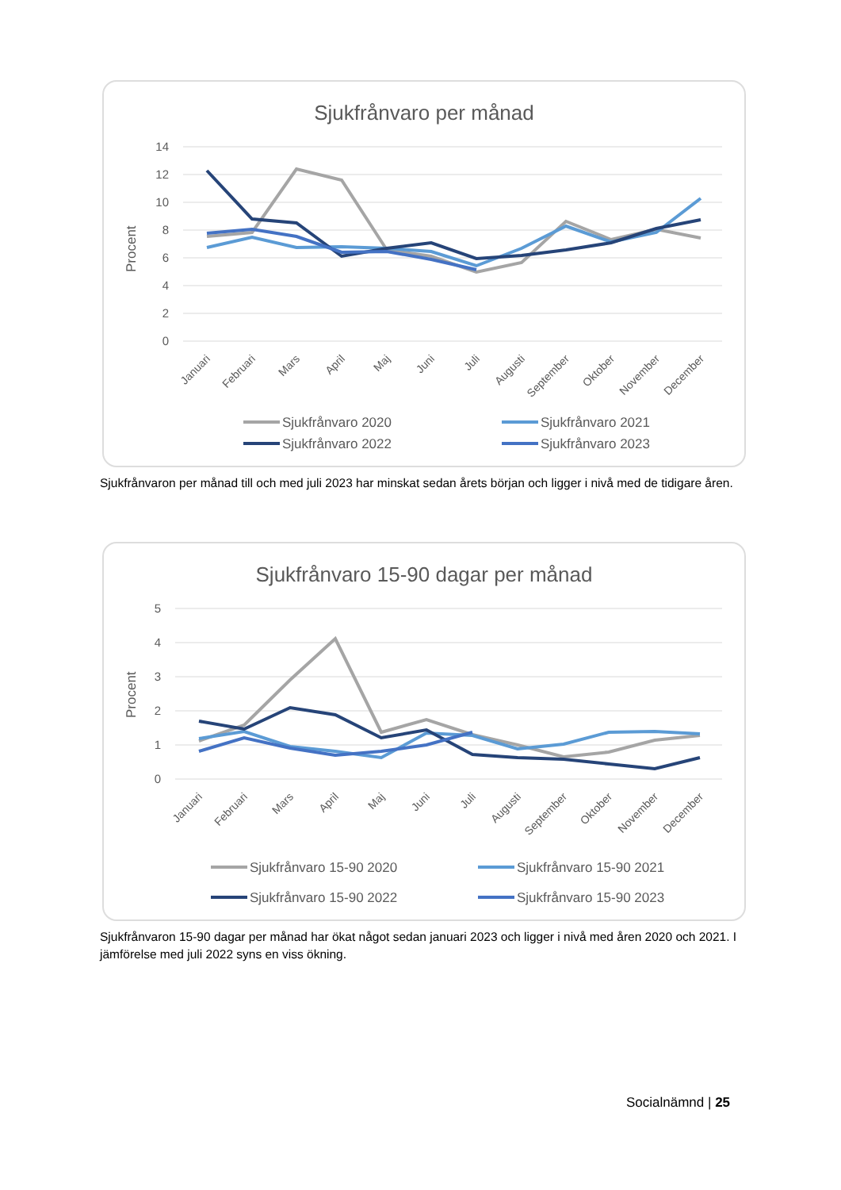Sjukfrånvaro per månad
Procent
14
12
10
8
6
4
2
0
Januari
Februari
Mars
April
Maj
Juni
Juli
Augusti
September
Oktober
November
December
Sjukfrånvaro 2020
Sjukfrånvaro 2021
Sjukfrånvaro 2022
Sjukfrånvaro 2023
Sjukfrånvaron per månad till och med juli 2023 har minskat sedan årets början och ligger i nivå med de tidigare åren.
Sjukfrånvaro 15-90 dagar per månad
Procent
5
4
3
2
1
0
Januari
Februari
Mars
April
Maj
Juni
Juli
Augusti
September
Oktober
November
December
Sjukfrånvaro 15-90 2020
Sjukfrånvaro 15-90 2021
Sjukfrånvaro 15-90 2022
Sjukfrånvaro 15-90 2023
Sjukfrånvaron 15-90 dagar per månad har ökat något sedan januari 2023 och ligger i nivå med åren 2020 och 2021. I jämförelse med juli 2022 syns en viss ökning.
Socialnämnd | 25